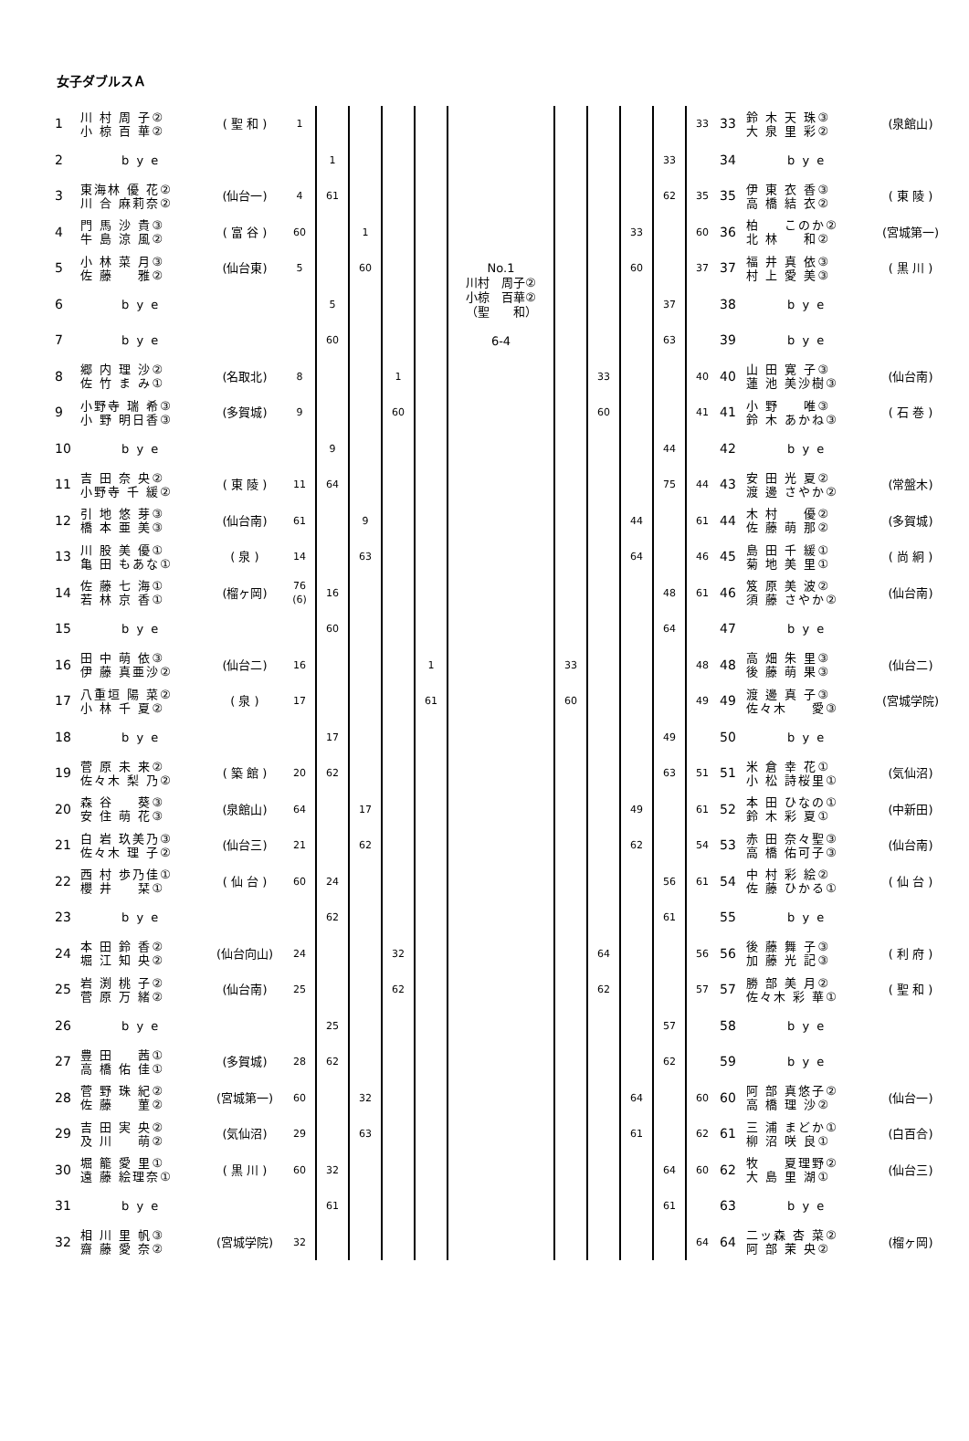女子ダブルスＡ
| 1 | 川 村 周 子② 小 椋 百 華② | ( 聖 和 ) | 1 | | | | |
| 2 | b y e | | | 1 | | | |
| 3 | 東海林 優 花② 川 合 麻莉奈② | (仙台一) | 4 | 61 | | | |
| 4 | 門 馬 沙 貴③ 牛 島 涼 風② | ( 富 谷 ) | 60 | | 1 | | |
| 5 | 小 林 菜 月③ 佐 藤 雅② | (仙台東) | 5 | | 60 | | |
| 6 | b y e | | | 5 | | | |
| 7 | b y e | | | 60 | | | |
| 8 | 郷 内 理 沙② 佐 竹 ま み① | (名取北) | 8 | | | 1 | |
| 9 | 小野寺 瑞 希③ 小 野 明日香③ | (多賀城) | 9 | | | 60 | |
| 10 | b y e | | | 9 | | | |
| 11 | 吉 田 奈 央② 小野寺 千 緩② | ( 東 陵 ) | 11 | 64 | | | |
| 12 | 引 地 悠 芽③ 橋 本 亜 美③ | (仙台南) | 61 | | 9 | | |
| 13 | 川 股 美 優① 亀 田 もあな① | ( 泉 ) | 14 | | 63 | | |
| 14 | 佐 藤 七 海① 若 林 京 香① | (榴ヶ岡) | 76 (6) | 16 | | | |
| 15 | b y e | | | 60 | | | |
| 16 | 田 中 萌 依③ 伊 藤 真亜沙② | (仙台二) | 16 | | | | 1 |
| 17 | 八重垣 陽 菜② 小 林 千 夏② | ( 泉 ) | 17 | | | | 61 |
| 18 | b y e | | | 17 | | | |
| 19 | 菅 原 未 来② 佐々木 梨 乃② | ( 築 館 ) | 20 | 62 | | | |
| 20 | 森 谷 葵③ 安 住 萌 花③ | (泉館山) | 64 | | 17 | | |
| 21 | 白 岩 玖美乃③ 佐々木 理 子② | (仙台三) | 21 | | 62 | | |
| 22 | 西 村 歩乃佳① 櫻 井 栞① | ( 仙 台 ) | 60 | 24 | | | |
| 23 | b y e | | | 62 | | | |
| 24 | 本 田 鈴 香② 堀 江 知 央② | (仙台向山) | 24 | | | 32 | |
| 25 | 岩 渕 桃 子② 菅 原 万 緒② | (仙台南) | 25 | | | 62 | |
| 26 | b y e | | | 25 | | | |
| 27 | 豊 田 茜① 高 橋 佑 佳① | (多賀城) | 28 | 62 | | | |
| 28 | 菅 野 珠 紀② 佐 藤 菫② | (宮城第一) | 60 | | 32 | | |
| 29 | 吉 田 実 央② 及 川 萌② | (気仙沼) | 29 | | 63 | | |
| 30 | 堀 籠 愛 里① 遠 藤 絵理奈① | ( 黒 川 ) | 60 | 32 | | | |
| 31 | b y e | | | 61 | | | |
| 32 | 相 川 里 帆③ 齋 藤 愛 奈② | (宮城学院) | 32 | | | | |
No.1
川村　周子②
小椋　百華②
（聖　　和）
6-4
| | | | | 33 | 33 | 鈴 木 天 珠③ 大 泉 里 彩② | (泉館山) |
| | | | 33 | | 34 | b y e | |
| | | | 62 | 35 | 35 | 伊 東 衣 香③ 高 橋 結 衣② | ( 東 陵 ) |
| | | 33 | | 60 | 36 | 柏 このか② 北 林 和② | (宮城第一) |
| | | 60 | | 37 | 37 | 福 井 真 依③ 村 上 愛 美③ | ( 黒 川 ) |
| | | | 37 | | 38 | b y e | |
| | | | 63 | | 39 | b y e | |
| | 33 | | | 40 | 40 | 山 田 寛 子③ 蓮 池 美沙樹③ | (仙台南) |
| | 60 | | | 41 | 41 | 小 野 唯③ 鈴 木 あかね③ | ( 石 巻 ) |
| | | | 44 | | 42 | b y e | |
| | | | 75 | 44 | 43 | 安 田 光 夏② 渡 邊 さやか② | (常盤木) |
| | | 44 | | 61 | 44 | 木 村 優② 佐 藤 萌 那② | (多賀城) |
| | | 64 | | 46 | 45 | 島 田 千 緩① 菊 地 美 里① | ( 尚 絅 ) |
| | | | 48 | 61 | 46 | 笈 原 美 波② 須 藤 さやか② | (仙台南) |
| | | | 64 | | 47 | b y e | |
| 33 | | | | 48 | 48 | 高 畑 朱 里③ 後 藤 萌 果③ | (仙台二) |
| 60 | | | | 49 | 49 | 渡 邊 真 子③ 佐々木 愛③ | (宮城学院) |
| | | | 49 | | 50 | b y e | |
| | | | 63 | 51 | 51 | 米 倉 幸 花① 小 松 詩桜里① | (気仙沼) |
| | | 49 | | 61 | 52 | 本 田 ひなの① 鈴 木 彩 夏① | (中新田) |
| | | 62 | | 54 | 53 | 赤 田 奈々聖③ 高 橋 佑可子③ | (仙台南) |
| | | | 56 | 61 | 54 | 中 村 彩 絵② 佐 藤 ひかる① | ( 仙 台 ) |
| | | | 61 | | 55 | b y e | |
| | 64 | | | 56 | 56 | 後 藤 舞 子③ 加 藤 光 記③ | ( 利 府 ) |
| | 62 | | | 57 | 57 | 勝 部 美 月② 佐々木 彩 華① | ( 聖 和 ) |
| | | | 57 | | 58 | b y e | |
| | | | 62 | | 59 | b y e | |
| | | 64 | | 60 | 60 | 阿 部 真悠子② 高 橋 理 沙② | (仙台一) |
| | | 61 | | 62 | 61 | 三 浦 まどか① 柳 沼 咲 良① | (白百合) |
| | | | 64 | 60 | 62 | 牧 夏理野② 大 島 里 湖① | (仙台三) |
| | | | 61 | | 63 | b y e | |
| | | | | 64 | 64 | 二ッ森 杏 菜② 阿 部 茉 央② | (榴ヶ岡) |